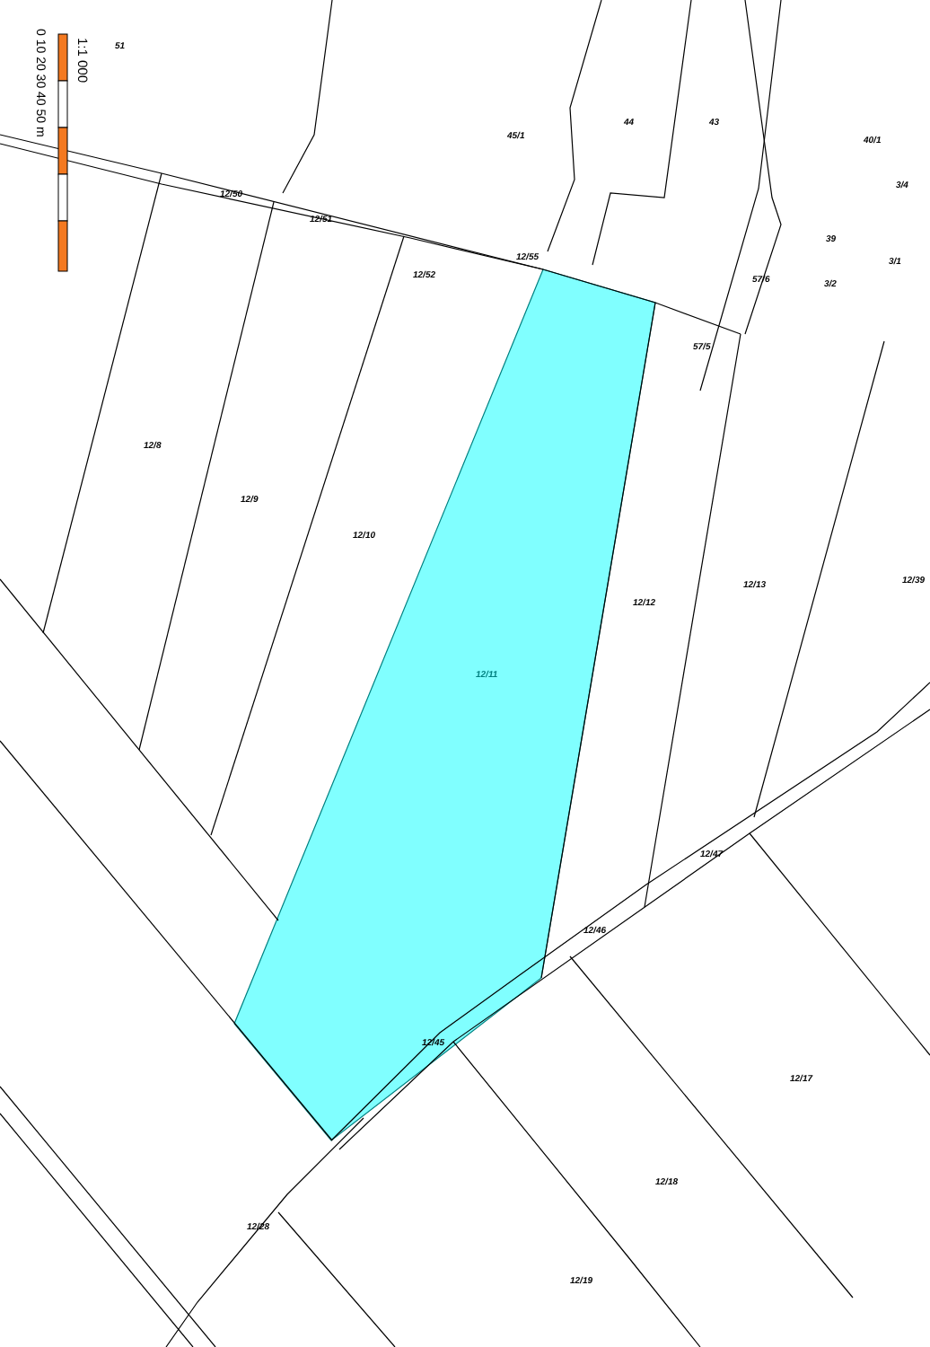0 10 20 30 40 50 m
1:1 000
51
12/50
12/51
12/55
12/52
45/1
44 43
40/1
3/4
39
3/1
57/6 3/2
57/5
12/8
12/9
12/10
12/11
12/12
12/13 12/39
12/47
12/46
12/45
12/17
12/18
12/19
12/28